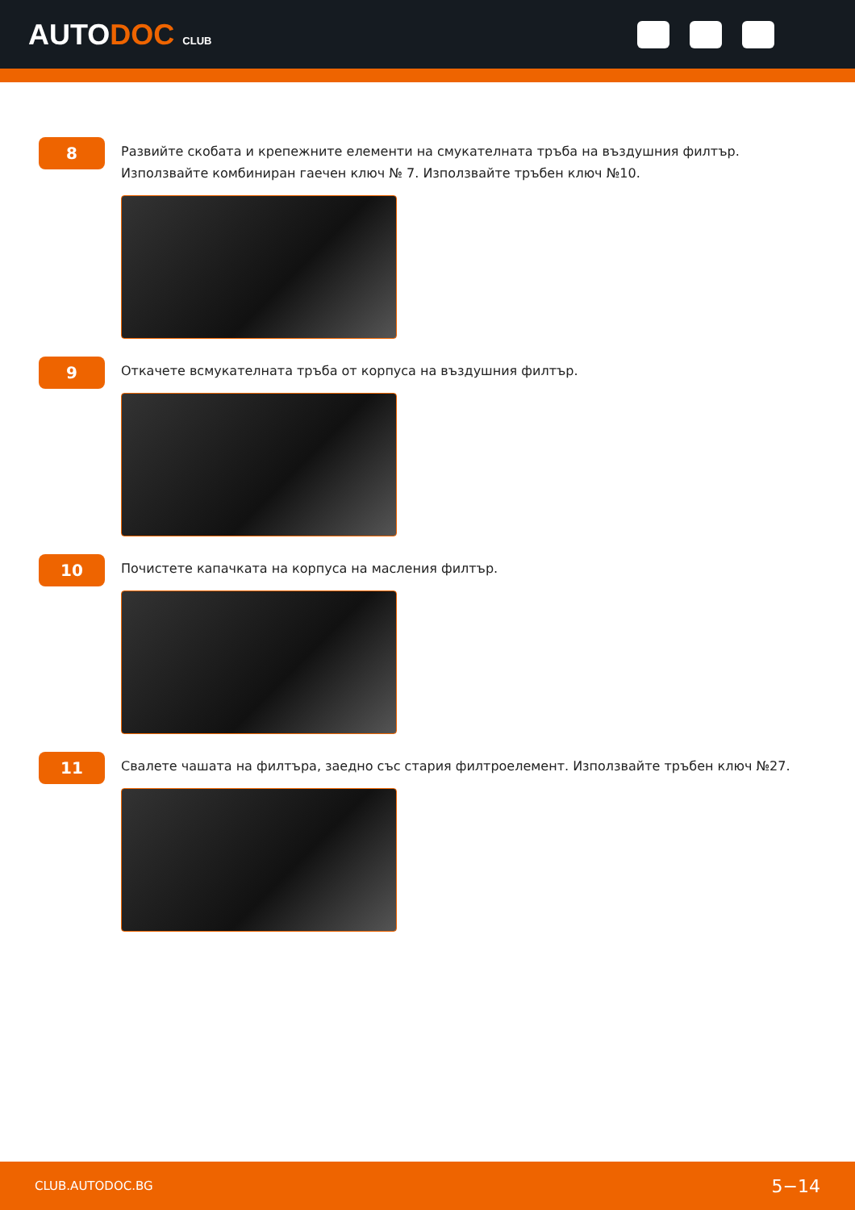AUTODOC CLUB
8
Развийте скобата и крепежните елементи на смукателната тръба на въздушния филтър. Използвайте комбиниран гаечен ключ № 7. Използвайте тръбен ключ №10.
9
Откачете всмукателната тръба от корпуса на въздушния филтър.
10
Почистете капачката на корпуса на масления филтър.
11
Свалете чашата на филтъра, заедно със стария филтроелемент. Използвайте тръбен ключ №27.
CLUB.AUTODOC.BG 5−14